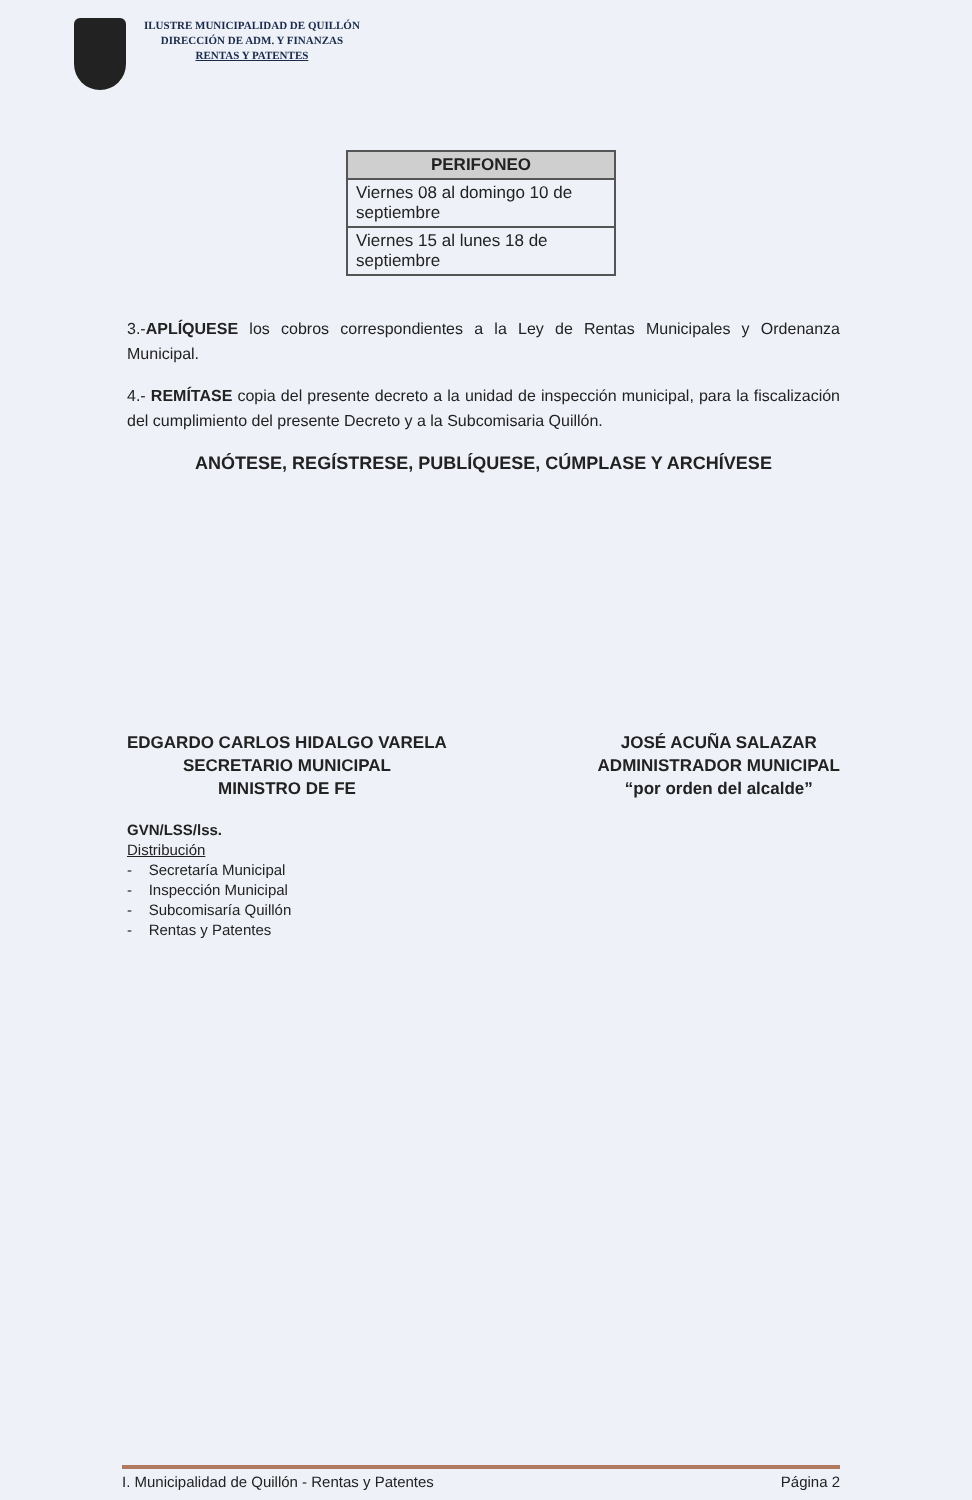ILUSTRE MUNICIPALIDAD DE QUILLÓN
DIRECCIÓN DE ADM. Y FINANZAS
RENTAS Y PATENTES
| PERIFONEO |
| --- |
| Viernes 08 al domingo 10 de septiembre |
| Viernes 15 al lunes 18 de septiembre |
3.-APLÍQUESE los cobros correspondientes a la Ley de Rentas Municipales y Ordenanza Municipal.
4.- REMÍTASE copia del presente decreto a la unidad de inspección municipal, para la fiscalización del cumplimiento del presente Decreto y a la Subcomisaria Quillón.
ANÓTESE, REGÍSTRESE, PUBLÍQUESE, CÚMPLASE Y ARCHÍVESE
EDGARDO CARLOS HIDALGO VARELA
SECRETARIO MUNICIPAL
MINISTRO DE FE
JOSÉ ACUÑA SALAZAR
ADMINISTRADOR MUNICIPAL
“por orden del alcalde”
GVN/LSS/lss.
Distribución
- Secretaría Municipal
- Inspección Municipal
- Subcomisaría Quillón
- Rentas y Patentes
I. Municipalidad de Quillón - Rentas y Patentes Página 2